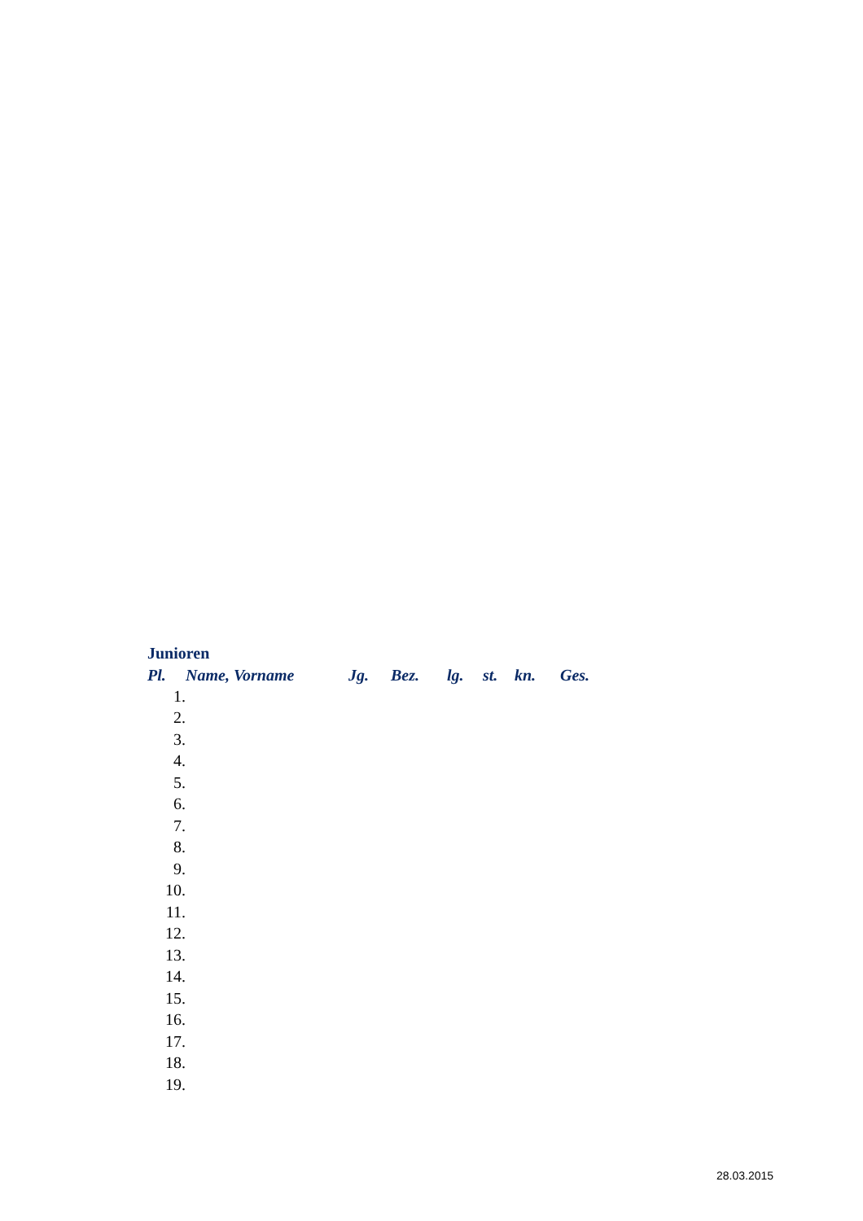Junioren
| Pl. | Name, Vorname | Jg. | Bez. | lg. | st. | kn. | Ges. |
| --- | --- | --- | --- | --- | --- | --- | --- |
| 1. | | | | | | | |
| 2. | | | | | | | |
| 3. | | | | | | | |
| 4. | | | | | | | |
| 5. | | | | | | | |
| 6. | | | | | | | |
| 7. | | | | | | | |
| 8. | | | | | | | |
| 9. | | | | | | | |
| 10. | | | | | | | |
| 11. | | | | | | | |
| 12. | | | | | | | |
| 13. | | | | | | | |
| 14. | | | | | | | |
| 15. | | | | | | | |
| 16. | | | | | | | |
| 17. | | | | | | | |
| 18. | | | | | | | |
| 19. | | | | | | | |
28.03.2015